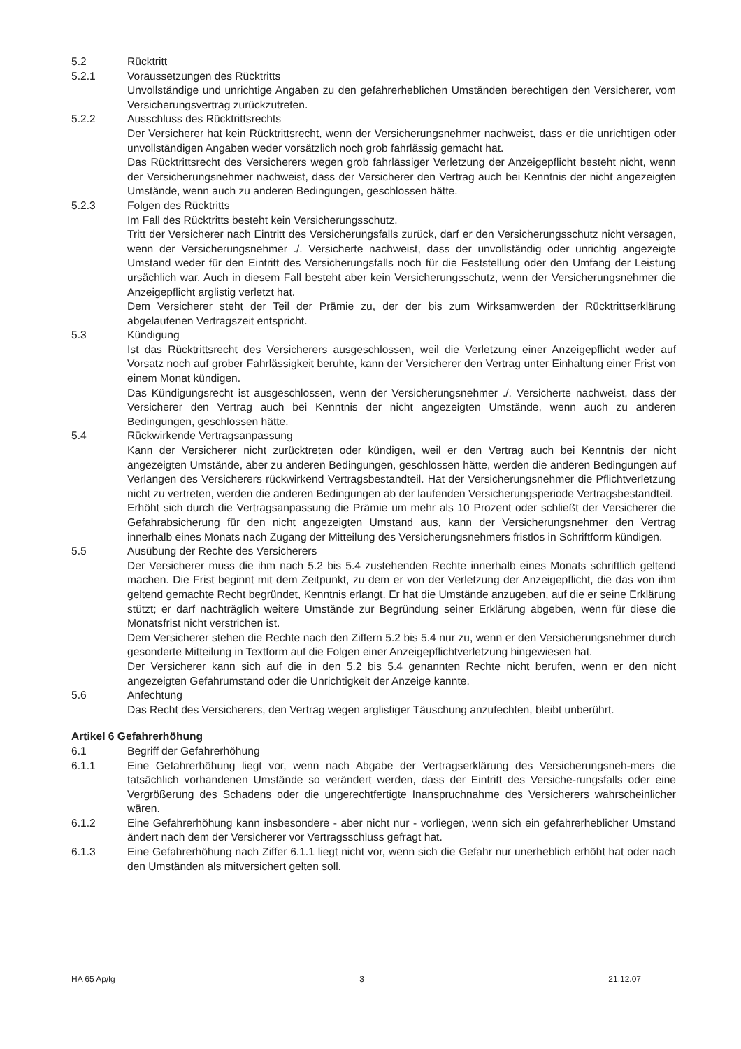5.2 Rücktritt
5.2.1 Voraussetzungen des Rücktritts
Unvollständige und unrichtige Angaben zu den gefahrerheblichen Umständen berechtigen den Versicherer, vom Versicherungsvertrag zurückzutreten.
5.2.2 Ausschluss des Rücktrittsrechts
Der Versicherer hat kein Rücktrittsrecht, wenn der Versicherungsnehmer nachweist, dass er die unrichtigen oder unvollständigen Angaben weder vorsätzlich noch grob fahrlässig gemacht hat.
Das Rücktrittsrecht des Versicherers wegen grob fahrlässiger Verletzung der Anzeigepflicht besteht nicht, wenn der Versicherungsnehmer nachweist, dass der Versicherer den Vertrag auch bei Kenntnis der nicht angezeigten Umstände, wenn auch zu anderen Bedingungen, geschlossen hätte.
5.2.3 Folgen des Rücktritts
Im Fall des Rücktritts besteht kein Versicherungsschutz.
Tritt der Versicherer nach Eintritt des Versicherungsfalls zurück, darf er den Versicherungsschutz nicht versagen, wenn der Versicherungsnehmer ./. Versicherte nachweist, dass der unvollständig oder unrichtig angezeigte Umstand weder für den Eintritt des Versicherungsfalls noch für die Feststellung oder den Umfang der Leistung ursächlich war. Auch in diesem Fall besteht aber kein Versicherungsschutz, wenn der Versicherungsnehmer die Anzeigepflicht arglistig verletzt hat.
Dem Versicherer steht der Teil der Prämie zu, der der bis zum Wirksamwerden der Rücktrittserklärung abgelaufenen Vertragszeit entspricht.
5.3 Kündigung
Ist das Rücktrittsrecht des Versicherers ausgeschlossen, weil die Verletzung einer Anzeigepflicht weder auf Vorsatz noch auf grober Fahrlässigkeit beruhte, kann der Versicherer den Vertrag unter Einhaltung einer Frist von einem Monat kündigen.
Das Kündigungsrecht ist ausgeschlossen, wenn der Versicherungsnehmer ./. Versicherte nachweist, dass der Versicherer den Vertrag auch bei Kenntnis der nicht angezeigten Umstände, wenn auch zu anderen Bedingungen, geschlossen hätte.
5.4 Rückwirkende Vertragsanpassung
Kann der Versicherer nicht zurücktreten oder kündigen, weil er den Vertrag auch bei Kenntnis der nicht angezeigten Umstände, aber zu anderen Bedingungen, geschlossen hätte, werden die anderen Bedingungen auf Verlangen des Versicherers rückwirkend Vertragsbestandteil. Hat der Versicherungsnehmer die Pflichtverletzung nicht zu vertreten, werden die anderen Bedingungen ab der laufenden Versicherungsperiode Vertragsbestandteil.
Erhöht sich durch die Vertragsanpassung die Prämie um mehr als 10 Prozent oder schließt der Versicherer die Gefahrabsicherung für den nicht angezeigten Umstand aus, kann der Versicherungsnehmer den Vertrag innerhalb eines Monats nach Zugang der Mitteilung des Versicherungsnehmers fristlos in Schriftform kündigen.
5.5 Ausübung der Rechte des Versicherers
Der Versicherer muss die ihm nach 5.2 bis 5.4 zustehenden Rechte innerhalb eines Monats schriftlich geltend machen. Die Frist beginnt mit dem Zeitpunkt, zu dem er von der Verletzung der Anzeigepflicht, die das von ihm geltend gemachte Recht begründet, Kenntnis erlangt. Er hat die Umstände anzugeben, auf die er seine Erklärung stützt; er darf nachträglich weitere Umstände zur Begründung seiner Erklärung abgeben, wenn für diese die Monatsfrist nicht verstrichen ist.
Dem Versicherer stehen die Rechte nach den Ziffern 5.2 bis 5.4 nur zu, wenn er den Versicherungsnehmer durch gesonderte Mitteilung in Textform auf die Folgen einer Anzeigepflichtverletzung hingewiesen hat.
Der Versicherer kann sich auf die in den 5.2 bis 5.4 genannten Rechte nicht berufen, wenn er den nicht angezeigten Gefahrumstand oder die Unrichtigkeit der Anzeige kannte.
5.6 Anfechtung
Das Recht des Versicherers, den Vertrag wegen arglistiger Täuschung anzufechten, bleibt unberührt.
Artikel 6 Gefahrerhöhung
6.1 Begriff der Gefahrerhöhung
6.1.1 Eine Gefahrerhöhung liegt vor, wenn nach Abgabe der Vertragserklärung des Versicherungsneh-mers die tatsächlich vorhandenen Umstände so verändert werden, dass der Eintritt des Versiche-rungsfalls oder eine Vergrößerung des Schadens oder die ungerechtfertigte Inanspruchnahme des Versicherers wahrscheinlicher wären.
6.1.2 Eine Gefahrerhöhung kann insbesondere - aber nicht nur - vorliegen, wenn sich ein gefahrerheblicher Umstand ändert nach dem der Versicherer vor Vertragsschluss gefragt hat.
6.1.3 Eine Gefahrerhöhung nach Ziffer 6.1.1 liegt nicht vor, wenn sich die Gefahr nur unerheblich erhöht hat oder nach den Umständen als mitversichert gelten soll.
HA 65 Ap/lg 3 21.12.07